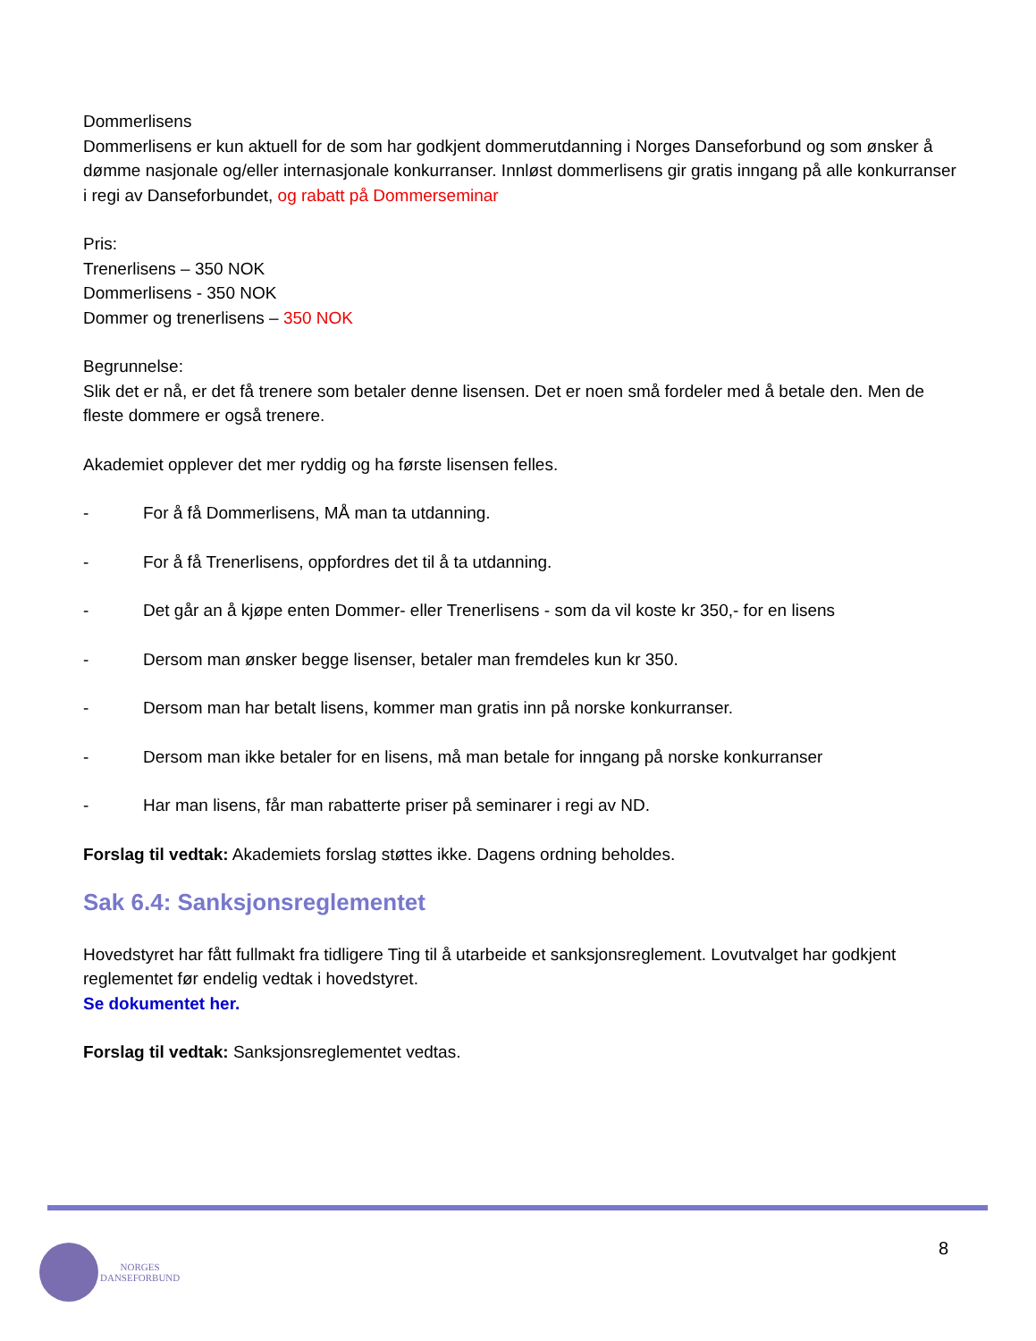Dommerlisens
Dommerlisens er kun aktuell for de som har godkjent dommerutdanning i Norges Danseforbund og som ønsker å dømme nasjonale og/eller internasjonale konkurranser. Innløst dommerlisens gir gratis inngang på alle konkurranser i regi av Danseforbundet, og rabatt på Dommerseminar
Pris:
Trenerlisens – 350 NOK
Dommerlisens - 350 NOK
Dommer og trenerlisens – 350 NOK
Begrunnelse:
Slik det er nå, er det få trenere som betaler denne lisensen. Det er noen små fordeler med å betale den. Men de fleste dommere er også trenere.
Akademiet opplever det mer ryddig og ha første lisensen felles.
- For å få Dommerlisens, MÅ man ta utdanning.
- For å få Trenerlisens, oppfordres det til å ta utdanning.
- Det går an å kjøpe enten Dommer- eller Trenerlisens - som da vil koste kr 350,- for en lisens
- Dersom man ønsker begge lisenser, betaler man fremdeles kun kr 350.
- Dersom man har betalt lisens, kommer man gratis inn på norske konkurranser.
- Dersom man ikke betaler for en lisens, må man betale for inngang på norske konkurranser
- Har man lisens, får man rabatterte priser på seminarer i regi av ND.
Forslag til vedtak: Akademiets forslag støttes ikke. Dagens ordning beholdes.
Sak 6.4: Sanksjonsreglementet
Hovedstyret har fått fullmakt fra tidligere Ting til å utarbeide et sanksjonsreglement. Lovutvalget har godkjent reglementet før endelig vedtak i hovedstyret.
Se dokumentet her.
Forslag til vedtak: Sanksjonsreglementet vedtas.
8
NORGES
DANSEFORBUND